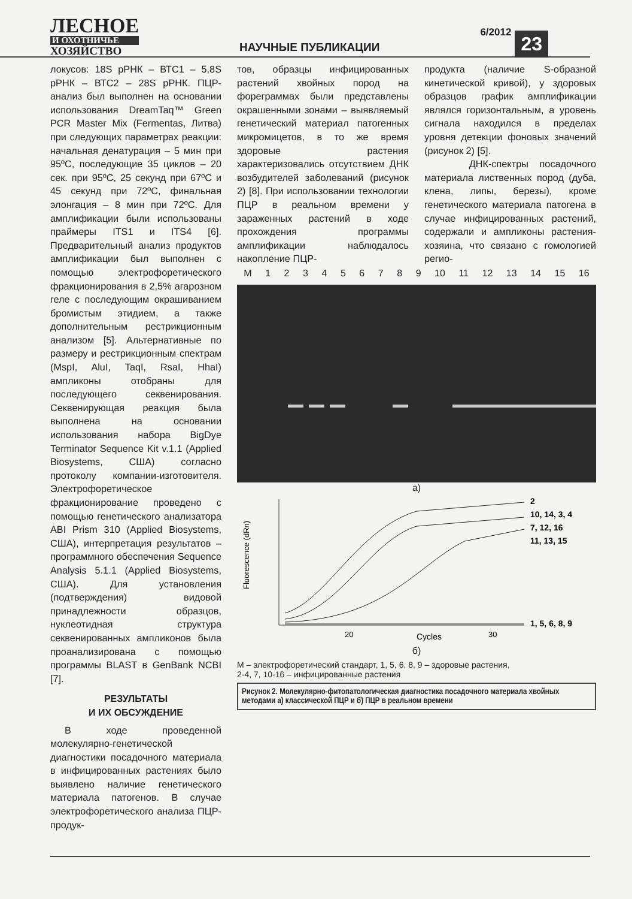ЛЕСНОЕ
И ОХОТНИЧЬЕ
ХОЗЯЙСТВО
НАУЧНЫЕ ПУБЛИКАЦИИ
6/2012
23
локусов: 18S рРНК – ВТС1 – 5,8S рРНК – ВТС2 – 28S рРНК. ПЦР-анализ был выполнен на основании использования DreamTaq™ Green PCR Master Mix (Fermentas, Литва) при следующих параметрах реакции: начальная денатурация – 5 мин при 95ºС, последующие 35 циклов – 20 сек. при 95ºС, 25 секунд при 67ºС и 45 секунд при 72ºС, финальная элонгация – 8 мин при 72ºС. Для амплификации были использованы праймеры ITS1 и ITS4 [6]. Предварительный анализ продуктов амплификации был выполнен с помощью электрофоретического фракционирования в 2,5% агарозном геле с последующим окрашиванием бромистым этидием, а также дополнительным рестрикционным анализом [5]. Альтернативные по размеру и рестрикционным спектрам (MspI, AluI, TaqI, RsaI, HhaI) ампликоны отобраны для последующего секвенирования. Секвенирующая реакция была выполнена на основании использования набора BigDye Terminator Sequence Kit v.1.1 (Applied Biosystems, США) согласно протоколу компании-изготовителя. Электрофоретическое фракционирование проведено с помощью генетического анализатора ABI Prism 310 (Applied Biosystems, США), интерпретация результатов – программного обеспечения Sequence Analysis 5.1.1 (Applied Biosystems, США). Для установления (подтверждения) видовой принадлежности образцов, нуклеотидная структура секвенированных ампликонов была проанализирована с помощью программы BLAST в GenBank NCBI [7].
РЕЗУЛЬТАТЫ
И ИХ ОБСУЖДЕНИЕ
В ходе проведенной молекулярно-генетической диагностики посадочного материала в инфицированных растениях было выявлено наличие генетического материала патогенов. В случае электрофоретического анализа ПЦР-продук-
тов, образцы инфицированных растений хвойных пород на фореграммах были представлены окрашенными зонами – выявляемый генетический материал патогенных микромицетов, в то же время здоровые растения характеризовались отсутствием ДНК возбудителей заболеваний (рисунок 2) [8]. При использовании технологии ПЦР в реальном времени у зараженных растений в ходе прохождения программы амплификации наблюдалось накопление ПЦР-
продукта (наличие S-образной кинетической кривой), у здоровых образцов график амплификации являлся горизонтальным, а уровень сигнала находился в пределах уровня детекции фоновых значений (рисунок 2) [5].
ДНК-спектры посадочного материала лиственных пород (дуба, клена, липы, березы), кроме генетического материала патогена в случае инфицированных растений, содержали и ампликоны растения-хозяина, что связано с гомологией регио-
M 123456789 10 11 12 13 14 15 16
а)
2
10, 14, 3, 4
7, 12, 16
11, 13, 15
1, 5, 6, 8, 9
20
Cycles
30
Fluorescence (dRn)
б)
М – электрофоретический стандарт, 1, 5, 6, 8, 9 – здоровые растения,
2-4, 7, 10-16 – инфицированные растения
Рисунок 2. Молекулярно-фитопатологическая диагностика посадочного материала хвойных методами а) классической ПЦР и б) ПЦР в реальном времени